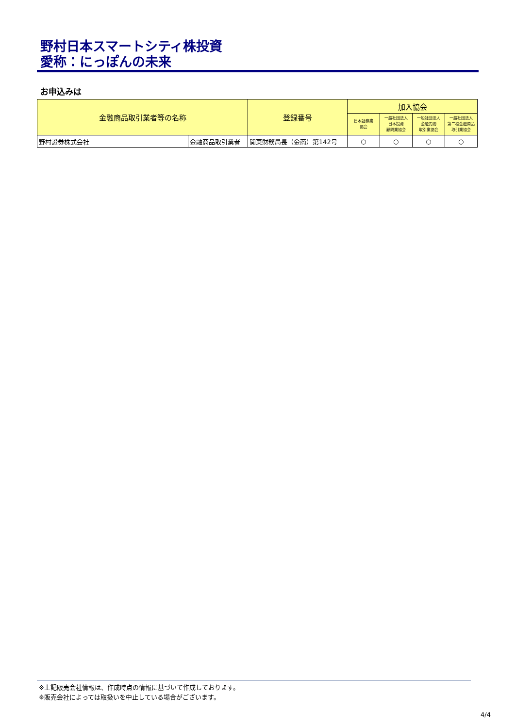野村日本スマートシティ株投資
愛称：にっぽんの未来
お申込みは
| 金融商品取引業者等の名称 | | 登録番号 | 加入協会 | | | |
| --- | --- | --- | --- | --- | --- | --- |
| | | | 日本証券業 協会 | 一般社団法人 日本投資 顧問業協会 | 一般社団法人 金融先物 取引業協会 | 一般社団法人 第二種金融商品 取引業協会 |
| 野村證券株式会社 | 金融商品取引業者 | 関東財務局長（金商）第142号 | ○ | ○ | ○ | ○ |
※上記販売会社情報は、作成時点の情報に基づいて作成しております。
※販売会社によっては取扱いを中止している場合がございます。
4/4